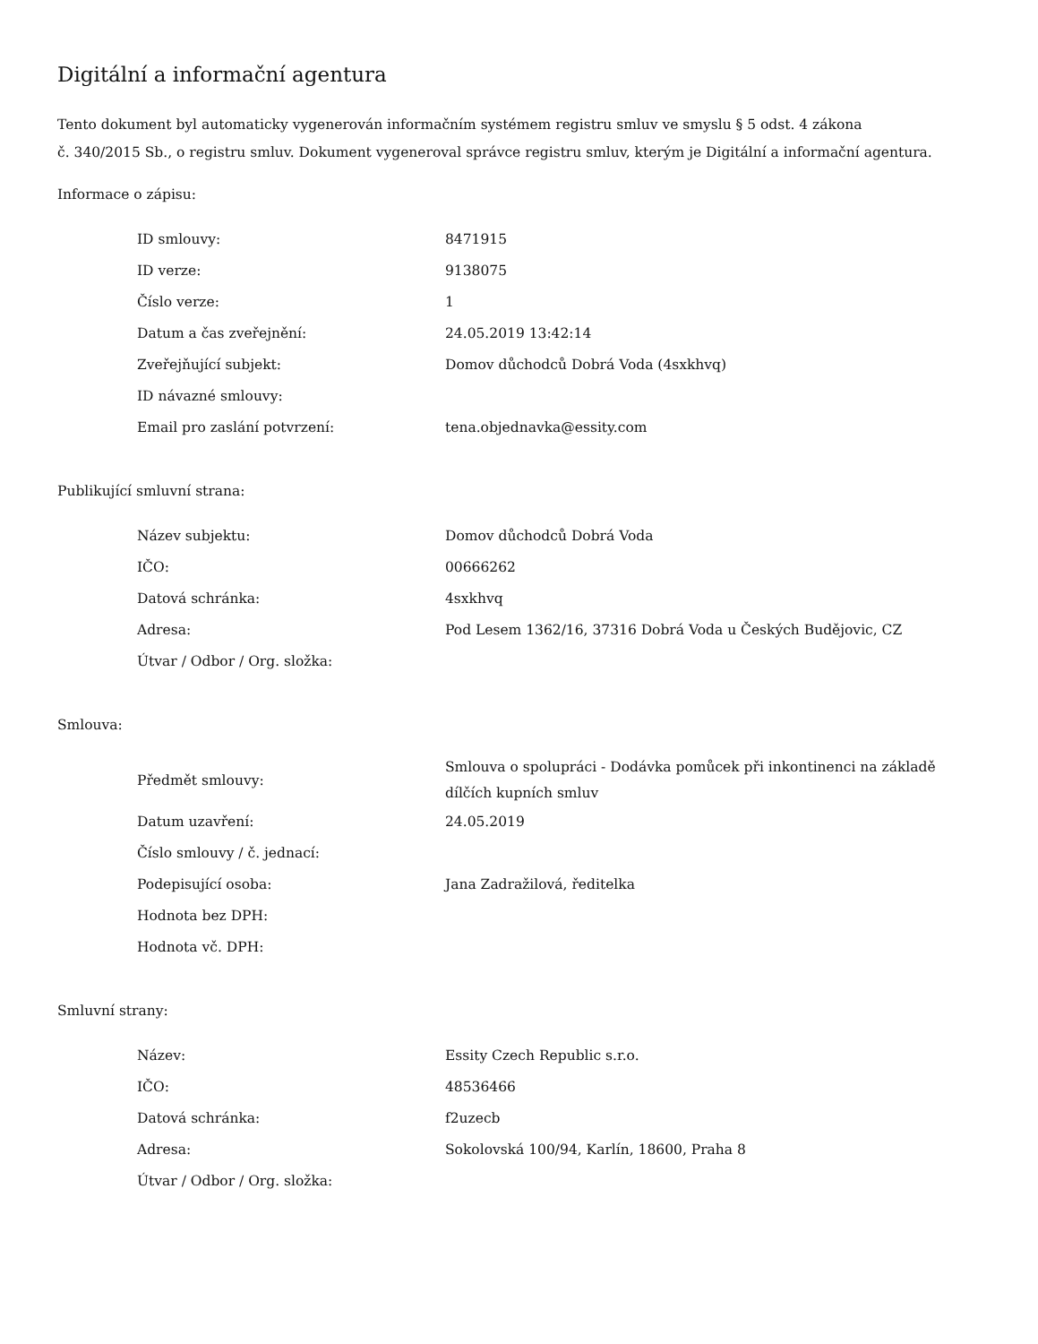Digitální a informační agentura
Tento dokument byl automaticky vygenerován informačním systémem registru smluv ve smyslu § 5 odst. 4 zákona
č. 340/2015 Sb., o registru smluv. Dokument vygeneroval správce registru smluv, kterým je Digitální a informační agentura.
Informace o zápisu:
| ID smlouvy: | 8471915 |
| ID verze: | 9138075 |
| Číslo verze: | 1 |
| Datum a čas zveřejnění: | 24.05.2019 13:42:14 |
| Zveřejňující subjekt: | Domov důchodců Dobrá Voda (4sxkhvq) |
| ID návazné smlouvy: | |
| Email pro zaslání potvrzení: | tena.objednavka@essity.com |
Publikující smluvní strana:
| Název subjektu: | Domov důchodců Dobrá Voda |
| IČO: | 00666262 |
| Datová schránka: | 4sxkhvq |
| Adresa: | Pod Lesem 1362/16, 37316 Dobrá Voda u Českých Budějovic, CZ |
| Útvar / Odbor / Org. složka: | |
Smlouva:
| Předmět smlouvy: | Smlouva o spolupráci - Dodávka pomůcek při inkontinenci na základě dílčích kupních smluv |
| Datum uzavření: | 24.05.2019 |
| Číslo smlouvy / č. jednací: | |
| Podepisující osoba: | Jana Zadražilová, ředitelka |
| Hodnota bez DPH: | |
| Hodnota vč. DPH: | |
Smluvní strany:
| Název: | Essity Czech Republic s.r.o. |
| IČO: | 48536466 |
| Datová schránka: | f2uzecb |
| Adresa: | Sokolovská 100/94, Karlín, 18600, Praha 8 |
| Útvar / Odbor / Org. složka: | |